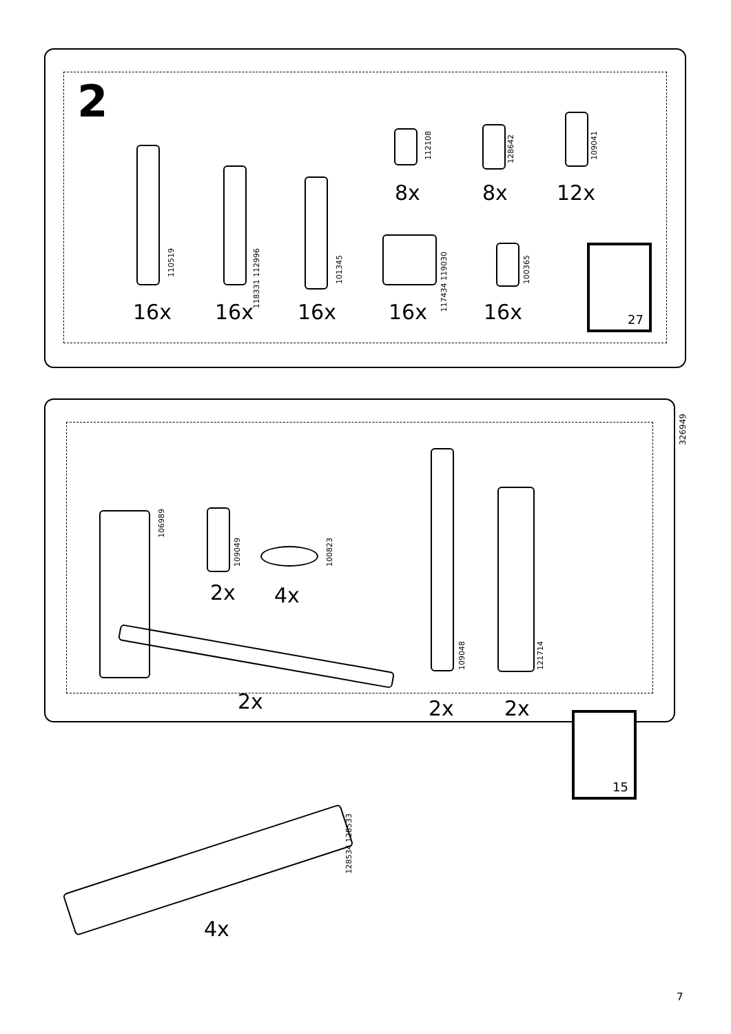2
110519
118331 112996
101345
112108
128642
109041
8x 8x 12x
117434 119030
100365
16x 16x 16x 16x 16x
27
326949
106989
109049
100823
2x 4x
2x
109048
121714
2x 2x 15
128534 128533
4x
7